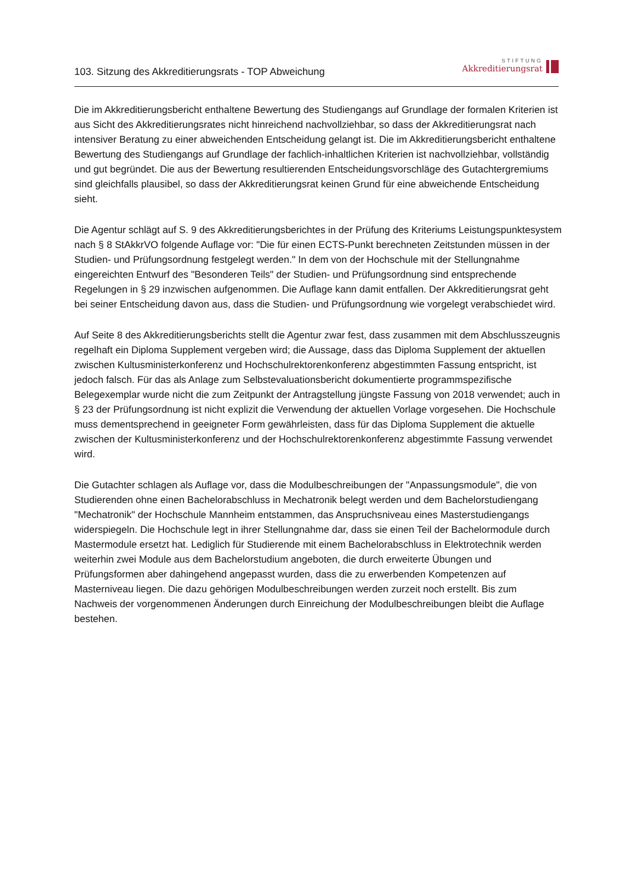103. Sitzung des Akkreditierungsrats - TOP Abweichung
STIFTUNG
Akkreditierungsrat
Die im Akkreditierungsbericht enthaltene Bewertung des Studiengangs auf Grundlage der formalen Kriterien ist aus Sicht des Akkreditierungsrates nicht hinreichend nachvollziehbar, so dass der Akkreditierungsrat nach intensiver Beratung zu einer abweichenden Entscheidung gelangt ist. Die im Akkreditierungsbericht enthaltene Bewertung des Studiengangs auf Grundlage der fachlich-inhaltlichen Kriterien ist nachvollziehbar, vollständig und gut begründet. Die aus der Bewertung resultierenden Entscheidungsvorschläge des Gutachtergremiums sind gleichfalls plausibel, so dass der Akkreditierungsrat keinen Grund für eine abweichende Entscheidung sieht.
Die Agentur schlägt auf S. 9 des Akkreditierungsberichtes in der Prüfung des Kriteriums Leistungspunktesystem nach § 8 StAkkrVO folgende Auflage vor: "Die für einen ECTS-Punkt berechneten Zeitstunden müssen in der Studien- und Prüfungsordnung festgelegt werden." In dem von der Hochschule mit der Stellungnahme eingereichten Entwurf des "Besonderen Teils" der Studien- und Prüfungsordnung sind entsprechende Regelungen in § 29 inzwischen aufgenommen. Die Auflage kann damit entfallen. Der Akkreditierungsrat geht bei seiner Entscheidung davon aus, dass die Studien- und Prüfungsordnung wie vorgelegt verabschiedet wird.
Auf Seite 8 des Akkreditierungsberichts stellt die Agentur zwar fest, dass zusammen mit dem Abschlusszeugnis regelhaft ein Diploma Supplement vergeben wird; die Aussage, dass das Diploma Supplement der aktuellen zwischen Kultusministerkonferenz und Hochschulrektorenkonferenz abgestimmten Fassung entspricht, ist jedoch falsch. Für das als Anlage zum Selbstevaluationsbericht dokumentierte programmspezifische Belegexemplar wurde nicht die zum Zeitpunkt der Antragstellung jüngste Fassung von 2018 verwendet; auch in § 23 der Prüfungsordnung ist nicht explizit die Verwendung der aktuellen Vorlage vorgesehen. Die Hochschule muss dementsprechend in geeigneter Form gewährleisten, dass für das Diploma Supplement die aktuelle zwischen der Kultusministerkonferenz und der Hochschulrektorenkonferenz abgestimmte Fassung verwendet wird.
Die Gutachter schlagen als Auflage vor, dass die Modulbeschreibungen der "Anpassungsmodule", die von Studierenden ohne einen Bachelorabschluss in Mechatronik belegt werden und dem Bachelorstudiengang "Mechatronik" der Hochschule Mannheim entstammen, das Anspruchsniveau eines Masterstudiengangs widerspiegeln. Die Hochschule legt in ihrer Stellungnahme dar, dass sie einen Teil der Bachelormodule durch Mastermodule ersetzt hat. Lediglich für Studierende mit einem Bachelorabschluss in Elektrotechnik werden weiterhin zwei Module aus dem Bachelorstudium angeboten, die durch erweiterte Übungen und Prüfungsformen aber dahingehend angepasst wurden, dass die zu erwerbenden Kompetenzen auf Masterniveau liegen. Die dazu gehörigen Modulbeschreibungen werden zurzeit noch erstellt. Bis zum Nachweis der vorgenommenen Änderungen durch Einreichung der Modulbeschreibungen bleibt die Auflage bestehen.